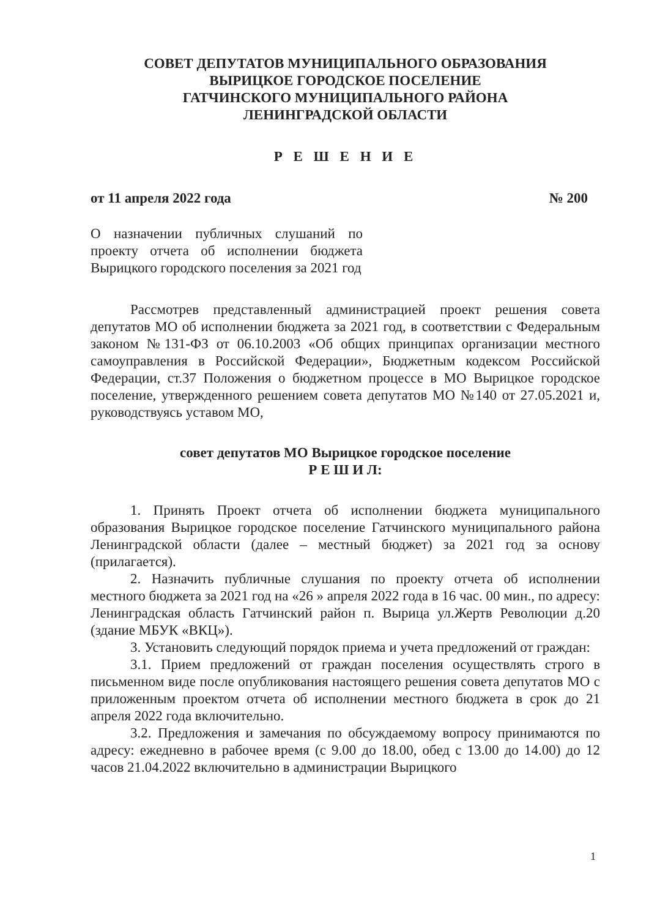СОВЕТ ДЕПУТАТОВ МУНИЦИПАЛЬНОГО ОБРАЗОВАНИЯ
ВЫРИЦКОЕ ГОРОДСКОЕ ПОСЕЛЕНИЕ
ГАТЧИНСКОГО МУНИЦИПАЛЬНОГО РАЙОНА
ЛЕНИНГРАДСКОЙ ОБЛАСТИ
Р Е Ш Е Н И Е
от 11 апреля 2022 года № 200
О назначении публичных слушаний по проекту отчета об исполнении бюджета Вырицкого городского поселения за 2021 год
Рассмотрев представленный администрацией проект решения совета депутатов МО об исполнении бюджета за 2021 год, в соответствии с Федеральным законом №131-ФЗ от 06.10.2003 «Об общих принципах организации местного самоуправления в Российской Федерации», Бюджетным кодексом Российской Федерации, ст.37 Положения о бюджетном процессе в МО Вырицкое городское поселение, утвержденного решением совета депутатов МО №140 от 27.05.2021 и, руководствуясь уставом МО,
совет депутатов МО Вырицкое городское поселение
Р Е Ш И Л:
1. Принять Проект отчета об исполнении бюджета муниципального образования Вырицкое городское поселение Гатчинского муниципального района Ленинградской области (далее – местный бюджет) за 2021 год за основу (прилагается).
2. Назначить публичные слушания по проекту отчета об исполнении местного бюджета за 2021 год на «26 » апреля 2022 года в 16 час. 00 мин., по адресу: Ленинградская область Гатчинский район п. Вырица ул.Жертв Революции д.20 (здание МБУК «ВКЦ»).
3. Установить следующий порядок приема и учета предложений от граждан:
3.1. Прием предложений от граждан поселения осуществлять строго в письменном виде после опубликования настоящего решения совета депутатов МО с приложенным проектом отчета об исполнении местного бюджета в срок до 21 апреля 2022 года включительно.
3.2. Предложения и замечания по обсуждаемому вопросу принимаются по адресу: ежедневно в рабочее время (с 9.00 до 18.00, обед с 13.00 до 14.00) до 12 часов 21.04.2022 включительно в администрации Вырицкого
1